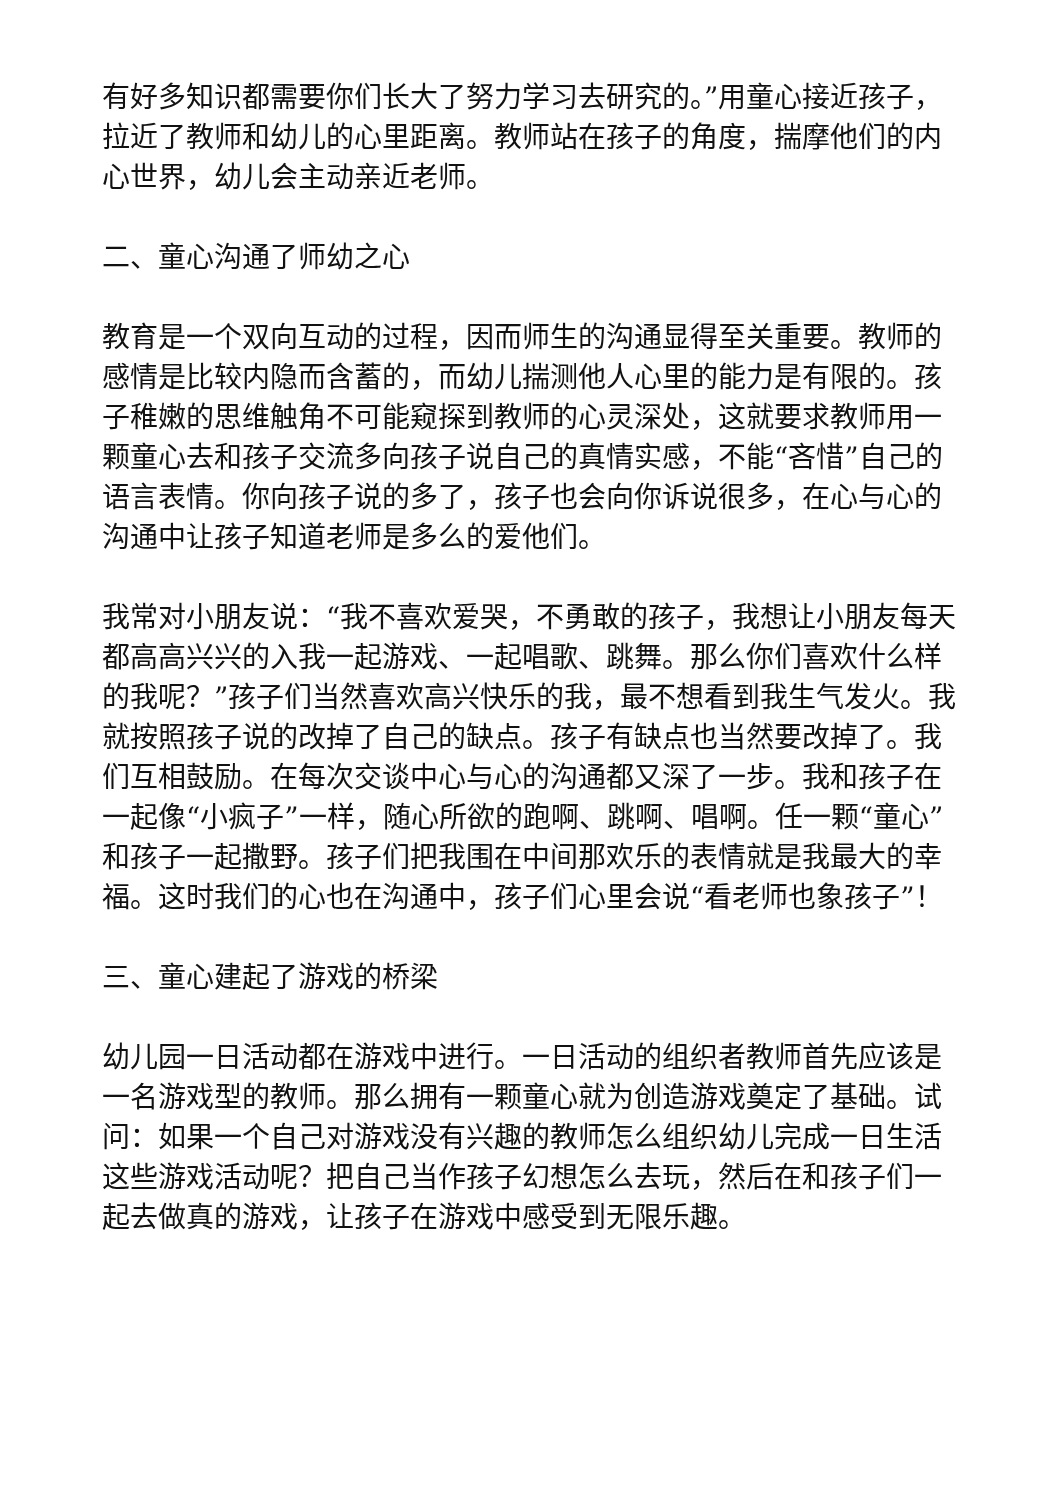有好多知识都需要你们长大了努力学习去研究的。”用童心接近孩子，拉近了教师和幼儿的心里距离。教师站在孩子的角度，揣摩他们的内心世界，幼儿会主动亲近老师。
二、童心沟通了师幼之心
教育是一个双向互动的过程，因而师生的沟通显得至关重要。教师的感情是比较内隐而含蓄的，而幼儿揣测他人心里的能力是有限的。孩子稚嫩的思维触角不可能窥探到教师的心灵深处，这就要求教师用一颗童心去和孩子交流多向孩子说自己的真情实感，不能“吝惜”自己的语言表情。你向孩子说的多了，孩子也会向你诉说很多，在心与心的沟通中让孩子知道老师是多么的爱他们。
我常对小朋友说：“我不喜欢爱哭，不勇敢的孩子，我想让小朋友每天都高高兴兴的入我一起游戏、一起唱歌、跳舞。那么你们喜欢什么样的我呢？”孩子们当然喜欢高兴快乐的我，最不想看到我生气发火。我就按照孩子说的改掉了自己的缺点。孩子有缺点也当然要改掉了。我们互相鼓励。在每次交谈中心与心的沟通都又深了一步。我和孩子在一起像“小疯子”一样，随心所欲的跑啊、跳啊、唱啊。任一颗“童心”和孩子一起撒野。孩子们把我围在中间那欢乐的表情就是我最大的幸福。这时我们的心也在沟通中，孩子们心里会说“看老师也象孩子”！
三、童心建起了游戏的桥梁
幼儿园一日活动都在游戏中进行。一日活动的组织者教师首先应该是一名游戏型的教师。那么拥有一颗童心就为创造游戏奠定了基础。试问：如果一个自己对游戏没有兴趣的教师怎么组织幼儿完成一日生活这些游戏活动呢？把自己当作孩子幻想怎么去玩，然后在和孩子们一起去做真的游戏，让孩子在游戏中感受到无限乐趣。